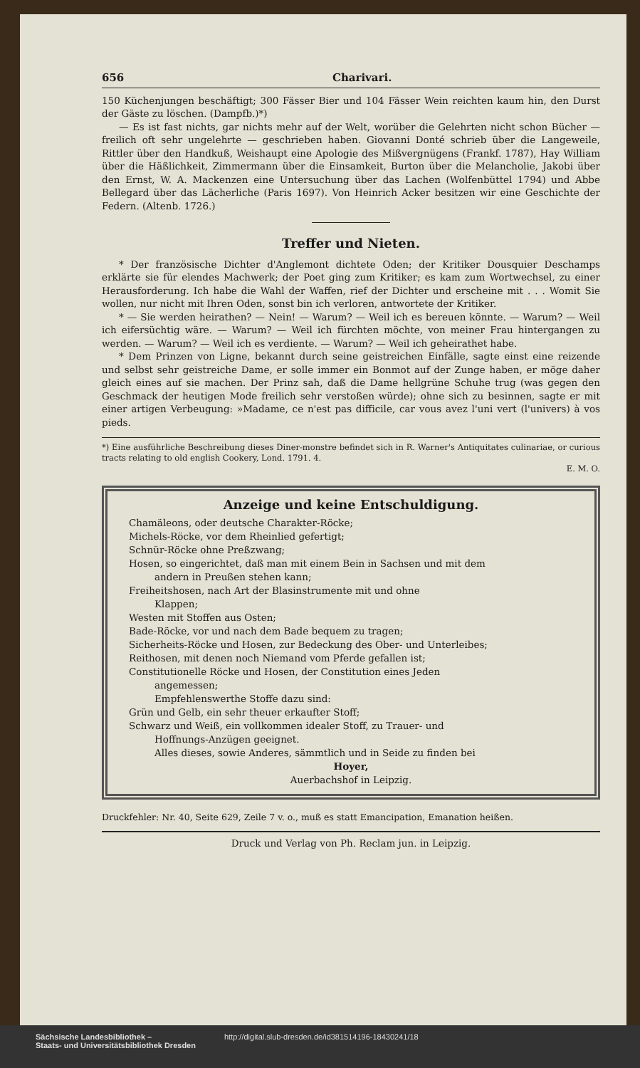656 Charivari.
150 Küchenjungen beschäftigt; 300 Fässer Bier und 104 Fässer Wein reichten kaum hin, den Durst der Gäste zu löschen. (Dampfb.)*)
— Es ist fast nichts, gar nichts mehr auf der Welt, worüber die Gelehrten nicht schon Bücher — freilich oft sehr ungelehrte — geschrieben haben. Giovanni Donté schrieb über die Langeweile, Rittler über den Handkuß, Weishaupt eine Apologie des Mißvergnügens (Frankf. 1787), Hay William über die Häßlichkeit, Zimmermann über die Einsamkeit, Burton über die Melancholie, Jakobi über den Ernst, W. A. Mackenzen eine Untersuchung über das Lachen (Wolfenbüttel 1794) und Abbe Bellegard über das Lächerliche (Paris 1697). Von Heinrich Acker besitzen wir eine Geschichte der Federn. (Altenb. 1726.)
Treffer und Nieten.
* Der französische Dichter d'Anglemont dichtete Oden; der Kritiker Dousquier Deschamps erklärte sie für elendes Machwerk; der Poet ging zum Kritiker; es kam zum Wortwechsel, zu einer Herausforderung. Ich habe die Wahl der Waffen, rief der Dichter und erscheine mit . . . Womit Sie wollen, nur nicht mit Ihren Oden, sonst bin ich verloren, antwortete der Kritiker.
* — Sie werden heirathen? — Nein! — Warum? — Weil ich es bereuen könnte. — Warum? — Weil ich eifersüchtig wäre. — Warum? — Weil ich fürchten möchte, von meiner Frau hintergangen zu werden. — Warum? — Weil ich es verdiente. — Warum? — Weil ich geheirathet habe.
* Dem Prinzen von Ligne, bekannt durch seine geistreichen Einfälle, sagte einst eine reizende und selbst sehr geistreiche Dame, er solle immer ein Bonmot auf der Zunge haben, er möge daher gleich eines auf sie machen. Der Prinz sah, daß die Dame hellgrüne Schuhe trug (was gegen den Geschmack der heutigen Mode freilich sehr verstoßen würde); ohne sich zu besinnen, sagte er mit einer artigen Verbeugung: »Madame, ce n'est pas difficile, car vous avez l'uni vert (l'univers) à vos pieds.
*) Eine ausführliche Beschreibung dieses Diner-monstre befindet sich in R. Warner's Antiquitates culinariae, or curious tracts relating to old english Cookery, Lond. 1791. 4.
E. M. O.
Anzeige und keine Entschuldigung.
Chamäleons, oder deutsche Charakter-Röcke;
Michels-Röcke, vor dem Rheinlied gefertigt;
Schnür-Röcke ohne Preßzwang;
Hosen, so eingerichtet, daß man mit einem Bein in Sachsen und mit dem
andern in Preußen stehen kann;
Freiheitshosen, nach Art der Blasinstrumente mit und ohne
Klappen;
Westen mit Stoffen aus Osten;
Bade-Röcke, vor und nach dem Bade bequem zu tragen;
Sicherheits-Röcke und Hosen, zur Bedeckung des Ober- und Unterleibes;
Reithosen, mit denen noch Niemand vom Pferde gefallen ist;
Constitutionelle Röcke und Hosen, der Constitution eines Jeden
angemessen;
Empfehlenswerthe Stoffe dazu sind:
Grün und Gelb, ein sehr theuer erkaufter Stoff;
Schwarz und Weiß, ein vollkommen idealer Stoff, zu Trauer- und
Hoffnungs-Anzügen geeignet.
Alles dieses, sowie Anderes, sämmtlich und in Seide zu finden bei
Hoyer,
Auerbachshof in Leipzig.
Druckfehler: Nr. 40, Seite 629, Zeile 7 v. o., muß es statt Emancipation, Emanation heißen.
Druck und Verlag von Ph. Reclam jun. in Leipzig.
Sächsische Landesbibliothek –
Staats- und Universitätsbibliothek Dresden
http://digital.slub-dresden.de/id381514196-18430241/18